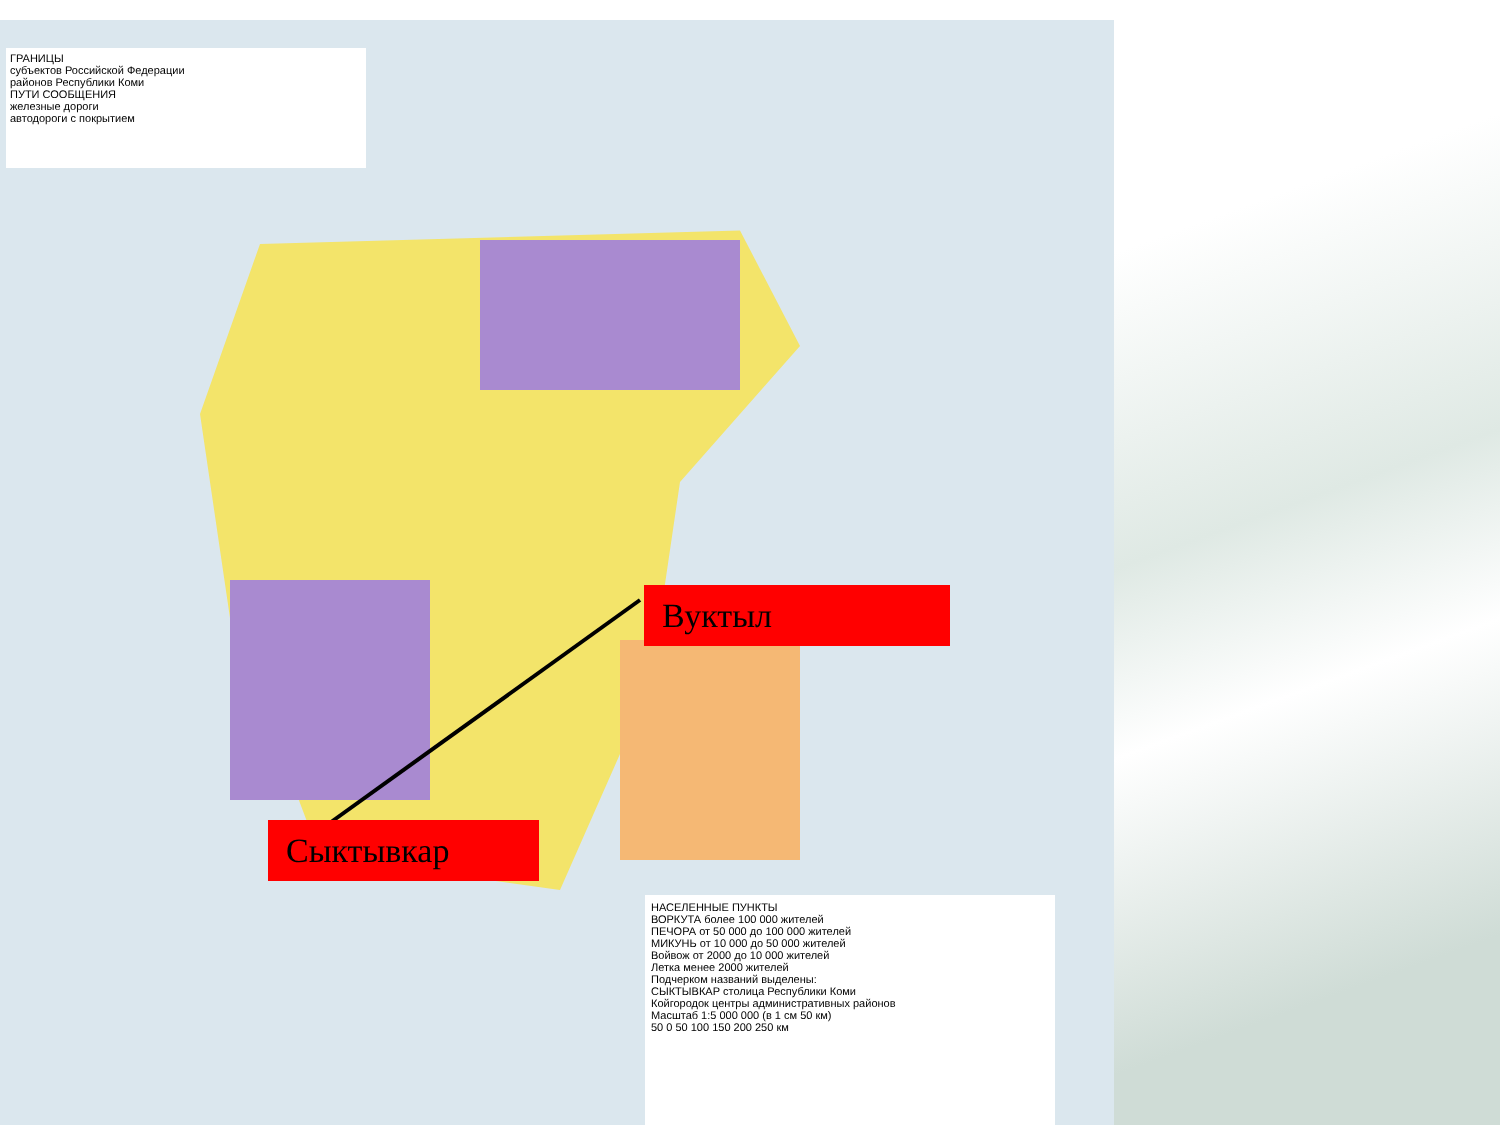ГРАНИЦЫ
субъектов Российской Федерации
районов Республики Коми
ПУТИ СООБЩЕНИЯ
железные дороги
автодороги с покрытием
НАСЕЛЕННЫЕ ПУНКТЫ
ВОРКУТА более 100 000 жителей
ПЕЧОРА от 50 000 до 100 000 жителей
МИКУНЬ от 10 000 до 50 000 жителей
Войвож от 2000 до 10 000 жителей
Летка менее 2000 жителей
Подчерком названий выделены:
СЫКТЫВКАР столица Республики Коми
Койгородок центры административных районов
Масштаб 1:5 000 000 (в 1 см 50 км)
50 0 50 100 150 200 250 км
Вуктыл
Сыктывкар